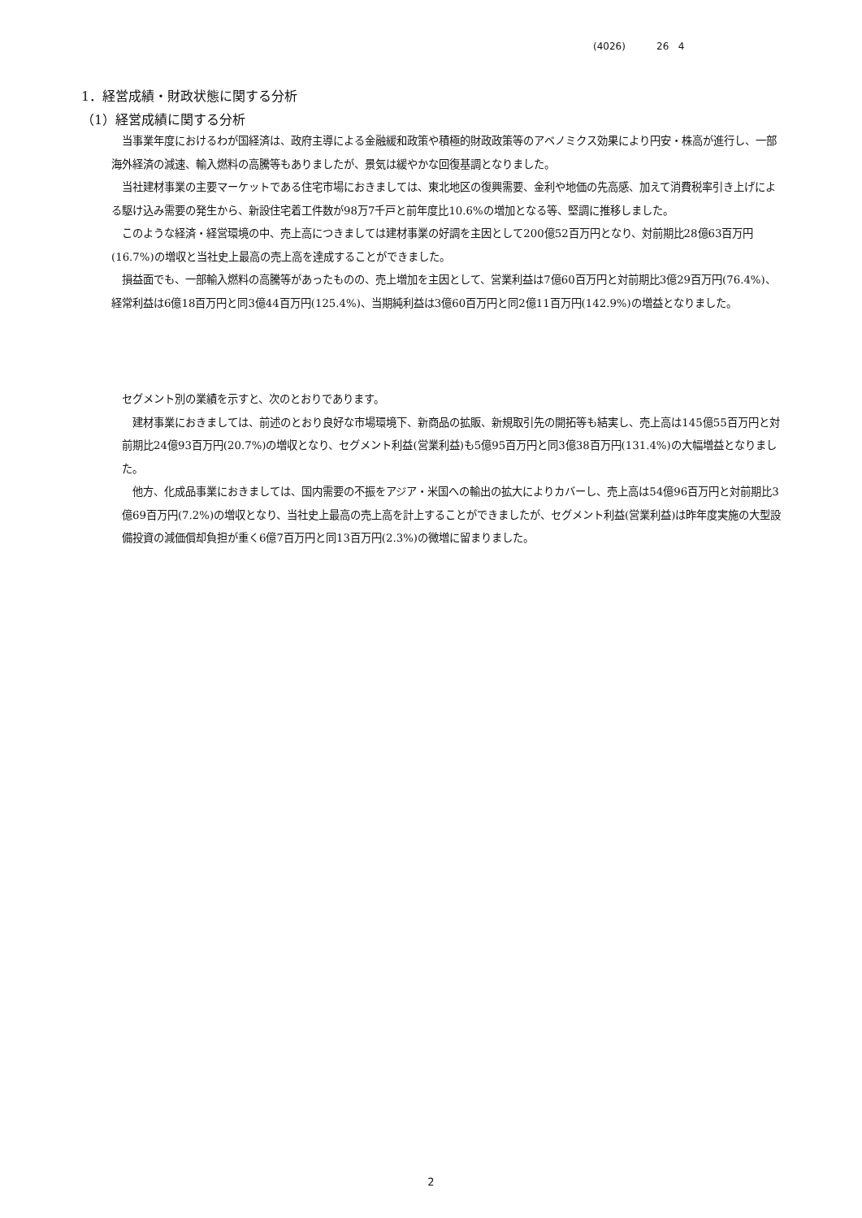(4026) 26 4
1．経営成績・財政状態に関する分析
（1）経営成績に関する分析
当事業年度におけるわが国経済は、政府主導による金融緩和政策や積極的財政政策等のアベノミクス効果により円安・株高が進行し、一部海外経済の減速、輸入燃料の高騰等もありましたが、景気は緩やかな回復基調となりました。
当社建材事業の主要マーケットである住宅市場におきましては、東北地区の復興需要、金利や地価の先高感、加えて消費税率引き上げによる駆け込み需要の発生から、新設住宅着工件数が98万7千戸と前年度比10.6%の増加となる等、堅調に推移しました。
このような経済・経営環境の中、売上高につきましては建材事業の好調を主因として200億52百万円となり、対前期比28億63百万円(16.7%)の増収と当社史上最高の売上高を達成することができました。
損益面でも、一部輸入燃料の高騰等があったものの、売上増加を主因として、営業利益は7億60百万円と対前期比3億29百万円(76.4%)、経常利益は6億18百万円と同3億44百万円(125.4%)、当期純利益は3億60百万円と同2億11百万円(142.9%)の増益となりました。
セグメント別の業績を示すと、次のとおりであります。
建材事業におきましては、前述のとおり良好な市場環境下、新商品の拡販、新規取引先の開拓等も結実し、売上高は145億55百万円と対前期比24億93百万円(20.7%)の増収となり、セグメント利益(営業利益)も5億95百万円と同3億38百万円(131.4%)の大幅増益となりました。
他方、化成品事業におきましては、国内需要の不振をアジア・米国への輸出の拡大によりカバーし、売上高は54億96百万円と対前期比3億69百万円(7.2%)の増収となり、当社史上最高の売上高を計上することができましたが、セグメント利益(営業利益)は昨年度実施の大型設備投資の減価償却負担が重く6億7百万円と同13百万円(2.3%)の微増に留まりました。
2